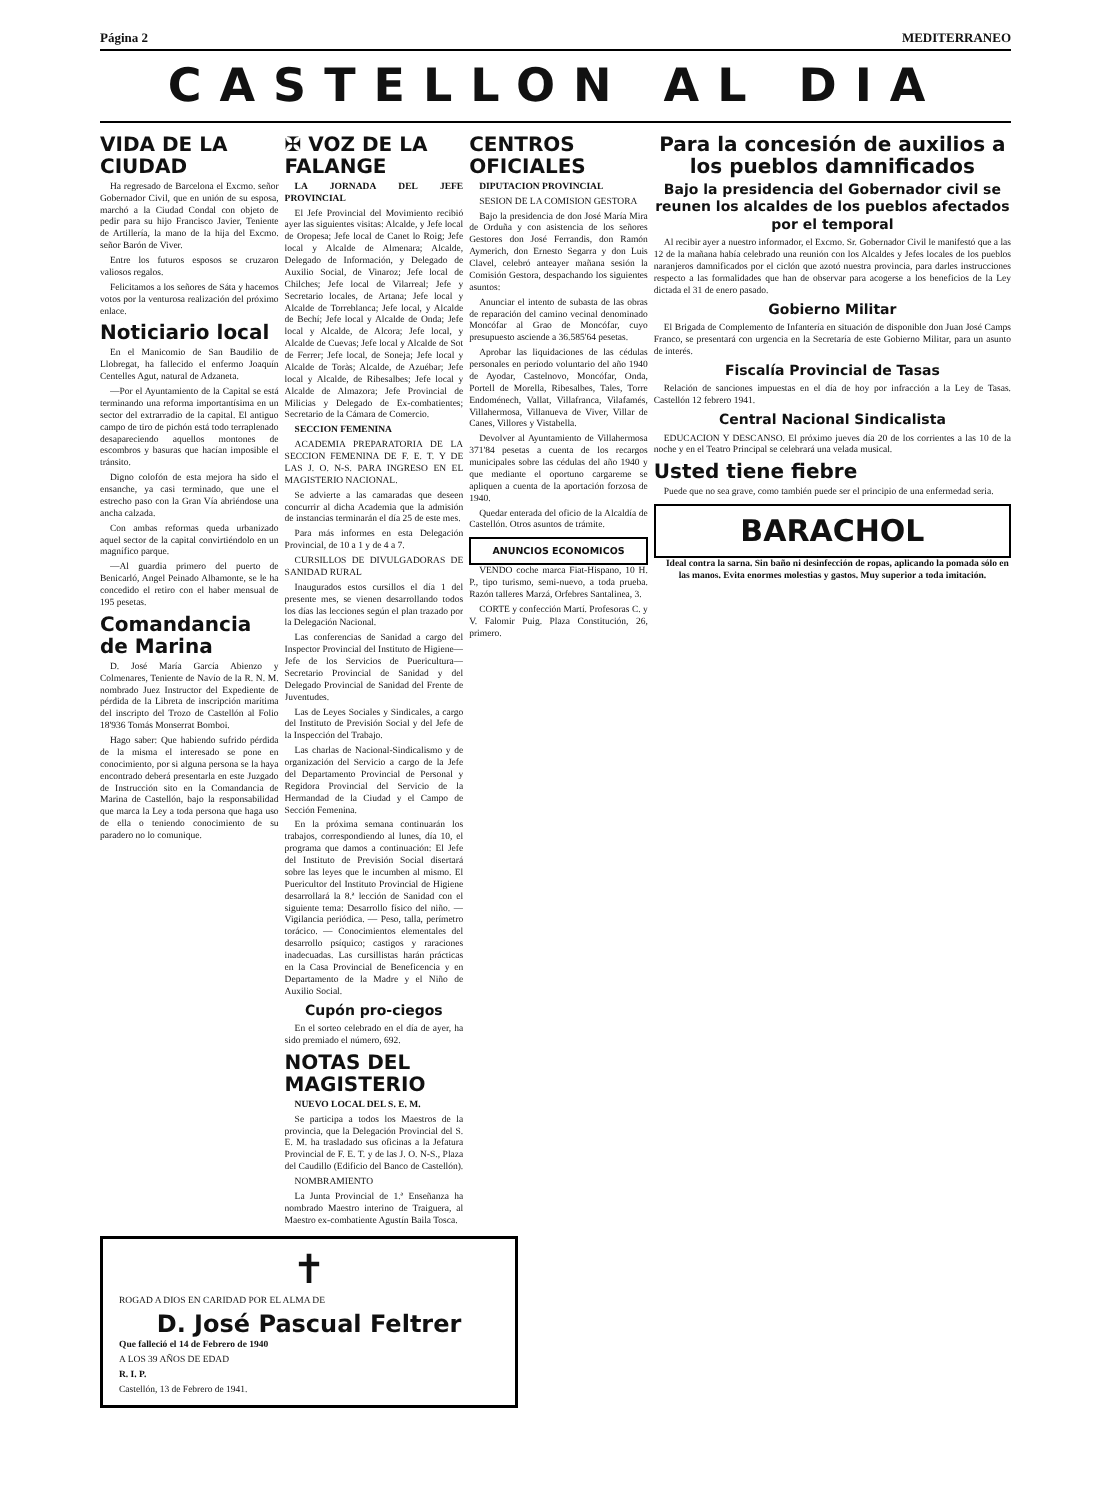Página 2 MEDITERRANEO
CASTELLON AL DIA
VIDA DE LA CIUDAD
Ha regresado de Barcelona el Excmo. señor Gobernador Civil, que en unión de su esposa, marchó a la Ciudad Condal con objeto de pedir para su hijo Francisco Javier, Teniente de Artillería, la mano de la hija del Excmo. señor Barón de Viver.
Entre los futuros esposos se cruzaron valiosos regalos.
Felicitamos a los señores de Sáta y hacemos votos por la venturosa realización del próximo enlace.
Noticiario local
En el Manicomio de San Baudilio de Llobregat, ha fallecido el enfermo Joaquín Centelles Agut, natural de Adzaneta.
—Por el Ayuntamiento de la Capital se está terminando una reforma importantísima en un sector del extrarradio de la capital. El antiguo campo de tiro de pichón está todo terraplenado desapareciendo aquellos montones de escombros y basuras que hacían imposible el tránsito.
Digno colofón de esta mejora ha sido el ensanche, ya casi terminado, que une el estrecho paso con la Gran Vía abriéndose una ancha calzada.
Con ambas reformas queda urbanizado aquel sector de la capital convirtiéndolo en un magnífico parque.
—Al guardia primero del puerto de Benicarló, Angel Peinado Albamonte, se le ha concedido el retiro con el haber mensual de 195 pesetas.
Comandancia de Marina
D. José María García Abienzo y Colmenares, Teniente de Navío de la R. N. M. nombrado Juez Instructor del Expediente de pérdida de la Libreta de inscripción marítima del inscripto del Trozo de Castellón al Folio 18'936 Tomás Monserrat Bomboi.
Hago saber: Que habiendo sufrido pérdida de la misma el interesado se pone en conocimiento, por si alguna persona se la haya encontrado deberá presentarla en este Juzgado de Instrucción sito en la Comandancia de Marina de Castellón, bajo la responsabilidad que marca la Ley a toda persona que haga uso de ella o teniendo conocimiento de su paradero no lo comunique.
✠ VOZ DE LA FALANGE
LA JORNADA DEL JEFE PROVINCIAL
El Jefe Provincial del Movimiento recibió ayer las siguientes visitas: Alcalde, y Jefe local de Oropesa; Jefe local de Canet lo Roig; Jefe local y Alcalde de Almenara; Alcalde, Delegado de Información, y Delegado de Auxilio Social, de Vinaroz; Jefe local de Chilches; Jefe local de Vilarreal; Jefe y Secretario locales, de Artana; Jefe local y Alcalde de Torreblanca; Jefe local, y Alcalde de Bechí; Jefe local y Alcalde de Onda; Jefe local y Alcalde, de Alcora; Jefe local, y Alcalde de Cuevas; Jefe local y Alcalde de Sot de Ferrer; Jefe local, de Soneja; Jefe local y Alcalde de Toràs; Alcalde, de Azuébar; Jefe local y Alcalde, de Ribesalbes; Jefe local y Alcalde de Almazora; Jefe Provincial de Milicias y Delegado de Ex-combatientes; Secretario de la Cámara de Comercio.
SECCION FEMENINA
ACADEMIA PREPARATORIA DE LA SECCION FEMENINA DE F. E. T. Y DE LAS J. O. N-S. PARA INGRESO EN EL MAGISTERIO NACIONAL.
Se advierte a las camaradas que deseen concurrir al dicha Academia que la admisión de instancias terminarán el día 25 de este mes.
Para más informes en esta Delegación Provincial, de 10 a 1 y de 4 a 7.
CURSILLOS DE DIVULGADORAS DE SANIDAD RURAL
Inaugurados estos cursillos el día 1 del presente mes, se vienen desarrollando todos los días las lecciones según el plan trazado por la Delegación Nacional.
Las conferencias de Sanidad a cargo del Inspector Provincial del Instituto de Higiene—Jefe de los Servicios de Puericultura—Secretario Provincial de Sanidad y del Delegado Provincial de Sanidad del Frente de Juventudes.
Las de Leyes Sociales y Sindicales, a cargo del Instituto de Previsión Social y del Jefe de la Inspección del Trabajo.
Las charlas de Nacional-Sindicalismo y de organización del Servicio a cargo de la Jefe del Departamento Provincial de Personal y Regidora Provincial del Servicio de la Hermandad de la Ciudad y el Campo de Sección Femenina.
En la próxima semana continuarán los trabajos, correspondiendo al lunes, día 10, el programa que damos a continuación: El Jefe del Instituto de Previsión Social disertará sobre las leyes que le incumben al mismo. El Puericultor del Instituto Provincial de Higiene desarrollará la 8.ª lección de Sanidad con el siguiente tema: Desarrollo físico del niño. — Vigilancia periódica. — Peso, talla, perímetro torácico. — Conocimientos elementales del desarrollo psíquico; castigos y raraciones inadecuadas. Las cursillistas harán prácticas en la Casa Provincial de Beneficencia y en Departamento de la Madre y el Niño de Auxilio Social.
Cupón pro-ciegos
En el sorteo celebrado en el día de ayer, ha sido premiado el número, 692.
NOTAS DEL MAGISTERIO
NUEVO LOCAL DEL S. E. M.
Se participa a todos los Maestros de la provincia, que la Delegación Provincial del S. E. M. ha trasladado sus oficinas a la Jefatura Provincial de F. E. T. y de las J. O. N-S., Plaza del Caudillo (Edificio del Banco de Castellón).
NOMBRAMIENTO
La Junta Provincial de 1.ª Enseñanza ha nombrado Maestro interino de Traiguera, al Maestro ex-combatiente Agustín Baila Tosca.
CENTROS OFICIALES
DIPUTACION PROVINCIAL
SESION DE LA COMISION GESTORA
Bajo la presidencia de don José María Mira de Orduña y con asistencia de los señores Gestores don José Ferrandis, don Ramón Aymerich, don Ernesto Segarra y don Luis Clavel, celebró anteayer mañana sesión la Comisión Gestora, despachando los siguientes asuntos:
Anunciar el intento de subasta de las obras de reparación del camino vecinal denominado Moncófar al Grao de Moncófar, cuyo presupuesto asciende a 36.585'64 pesetas.
Aprobar las liquidaciones de las cédulas personales en período voluntario del año 1940 de Ayodar, Castelnovo, Moncófar, Onda, Portell de Morella, Ribesalbes, Tales, Torre Endoménech, Vallat, Villafranca, Vilafamés, Villahermosa, Villanueva de Viver, Villar de Canes, Villores y Vistabella.
Devolver al Ayuntamiento de Villahermosa 371'84 pesetas a cuenta de los recargos municipales sobre las cédulas del año 1940 y que mediante el oportuno cargareme se apliquen a cuenta de la aportación forzosa de 1940.
Quedar enterada del oficio de la Alcaldía de Castellón. Otros asuntos de trámite.
ANUNCIOS ECONOMICOS
VENDO coche marca Fiat-Hispano, 10 H. P., tipo turismo, semi-nuevo, a toda prueba. Razón talleres Marzá, Orfebres Santalinea, 3.
CORTE y confección Martí. Profesoras C. y V. Falomir Puig. Plaza Constitución, 26, primero.
Para la concesión de auxilios a los pueblos damnificados
Bajo la presidencia del Gobernador civil se reunen los alcaldes de los pueblos afectados por el temporal
Al recibir ayer a nuestro informador, el Excmo. Sr. Gobernador Civil le manifestó que a las 12 de la mañana había celebrado una reunión con los Alcaldes y Jefes locales de los pueblos naranjeros damnificados por el ciclón que azotó nuestra provincia, para darles instrucciones respecto a las formalidades que han de observar para acogerse a los beneficios de la Ley dictada el 31 de enero pasado.
Gobierno Militar
El Brigada de Complemento de Infantería en situación de disponible don Juan José Camps Franco, se presentará con urgencia en la Secretaría de este Gobierno Militar, para un asunto de interés.
Fiscalía Provincial de Tasas
Relación de sanciones impuestas en el día de hoy por infracción a la Ley de Tasas. Castellón 12 febrero 1941.
Central Nacional Sindicalista
EDUCACION Y DESCANSO. El próximo jueves día 20 de los corrientes a las 10 de la noche y en el Teatro Principal se celebrará una velada musical.
Usted tiene fiebre
Puede que no sea grave, como también puede ser el principio de una enfermedad seria.
BARACHOL
Ideal contra la sarna. Sin baño ni desinfección de ropas, aplicando la pomada sólo en las manos. Evita enormes molestias y gastos. Muy superior a toda imitación.
✝
ROGAD A DIOS EN CARIDAD POR EL ALMA DE
D. José Pascual Feltrer
Que falleció el 14 de Febrero de 1940
A LOS 39 AÑOS DE EDAD
R. I. P.
Castellón, 13 de Febrero de 1941.